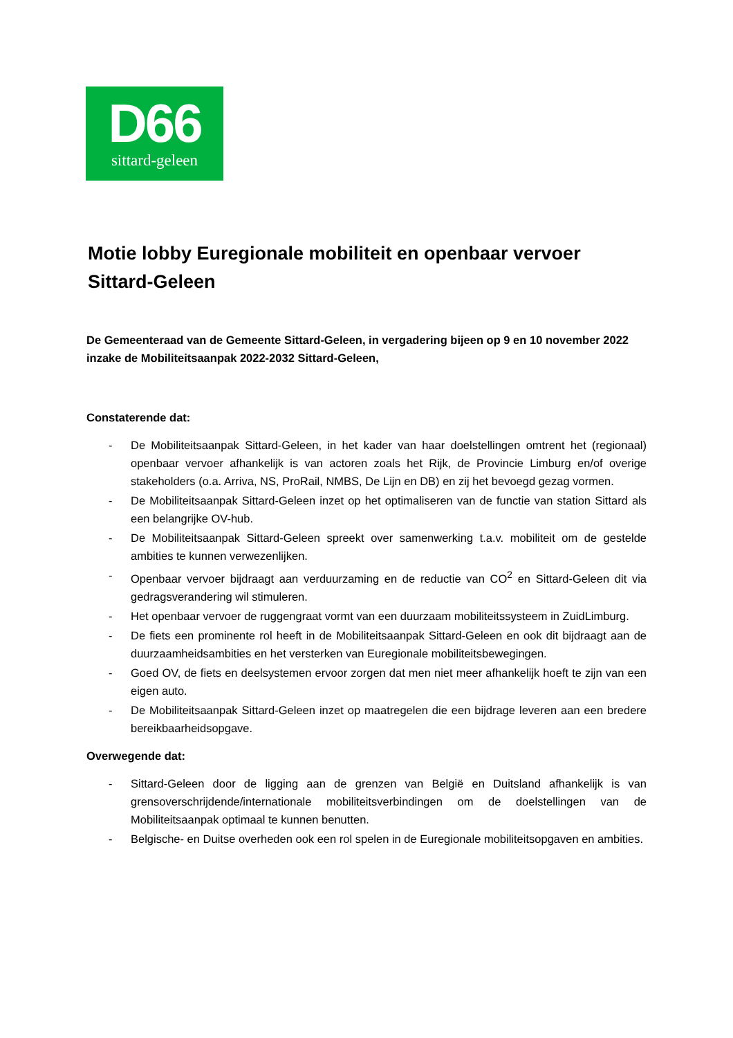D66
sittard-geleen
Motie lobby Euregionale mobiliteit en openbaar vervoer Sittard-Geleen
De Gemeenteraad van de Gemeente Sittard-Geleen, in vergadering bijeen op 9 en 10 november 2022 inzake de Mobiliteitsaanpak 2022-2032 Sittard-Geleen,
Constaterende dat:
- De Mobiliteitsaanpak Sittard-Geleen, in het kader van haar doelstellingen omtrent het (regionaal) openbaar vervoer afhankelijk is van actoren zoals het Rijk, de Provincie Limburg en/of overige stakeholders (o.a. Arriva, NS, ProRail, NMBS, De Lijn en DB) en zij het bevoegd gezag vormen.
- De Mobiliteitsaanpak Sittard-Geleen inzet op het optimaliseren van de functie van station Sittard als een belangrijke OV-hub.
- De Mobiliteitsaanpak Sittard-Geleen spreekt over samenwerking t.a.v. mobiliteit om de gestelde ambities te kunnen verwezenlijken.
- Openbaar vervoer bijdraagt aan verduurzaming en de reductie van CO<sup>2</sup> en Sittard-Geleen dit via gedragsverandering wil stimuleren.
- Het openbaar vervoer de ruggengraat vormt van een duurzaam mobiliteitssysteem in ZuidLimburg.
- De fiets een prominente rol heeft in de Mobiliteitsaanpak Sittard-Geleen en ook dit bijdraagt aan de duurzaamheidsambities en het versterken van Euregionale mobiliteitsbewegingen.
- Goed OV, de fiets en deelsystemen ervoor zorgen dat men niet meer afhankelijk hoeft te zijn van een eigen auto.
- De Mobiliteitsaanpak Sittard-Geleen inzet op maatregelen die een bijdrage leveren aan een bredere bereikbaarheidsopgave.
Overwegende dat:
- Sittard-Geleen door de ligging aan de grenzen van België en Duitsland afhankelijk is van grensoverschrijdende/internationale mobiliteitsverbindingen om de doelstellingen van de Mobiliteitsaanpak optimaal te kunnen benutten.
- Belgische- en Duitse overheden ook een rol spelen in de Euregionale mobiliteitsopgaven en ambities.